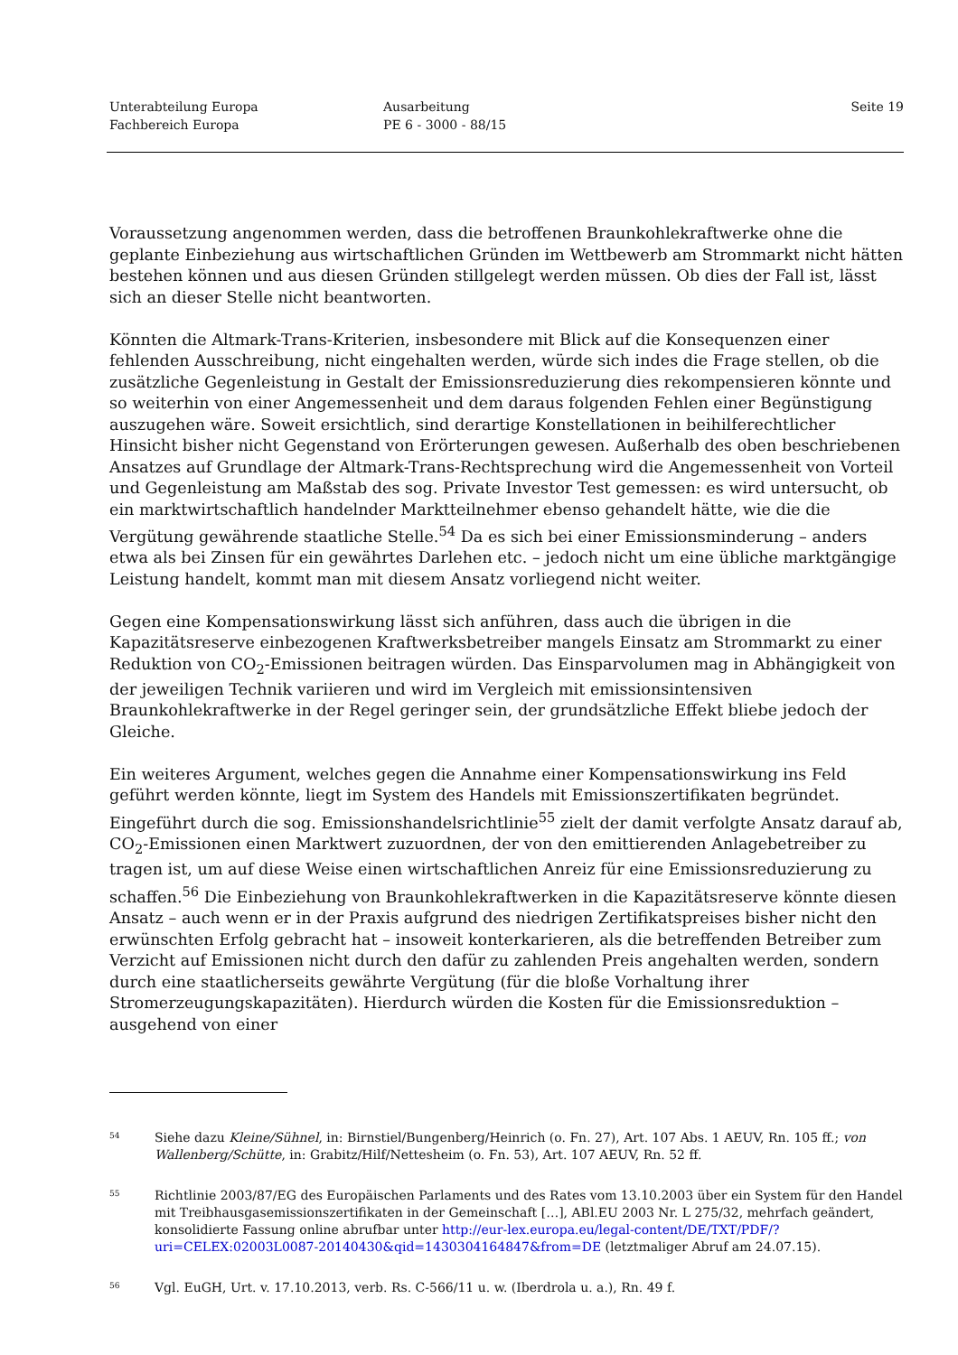Unterabteilung Europa
Fachbereich Europa
Ausarbeitung
PE 6 - 3000 - 88/15
Seite 19
Voraussetzung angenommen werden, dass die betroffenen Braunkohlekraftwerke ohne die geplante Einbeziehung aus wirtschaftlichen Gründen im Wettbewerb am Strommarkt nicht hätten bestehen können und aus diesen Gründen stillgelegt werden müssen. Ob dies der Fall ist, lässt sich an dieser Stelle nicht beantworten.
Könnten die Altmark-Trans-Kriterien, insbesondere mit Blick auf die Konsequenzen einer fehlenden Ausschreibung, nicht eingehalten werden, würde sich indes die Frage stellen, ob die zusätzliche Gegenleistung in Gestalt der Emissionsreduzierung dies rekompensieren könnte und so weiterhin von einer Angemessenheit und dem daraus folgenden Fehlen einer Begünstigung auszugehen wäre. Soweit ersichtlich, sind derartige Konstellationen in beihilferechtlicher Hinsicht bisher nicht Gegenstand von Erörterungen gewesen. Außerhalb des oben beschriebenen Ansatzes auf Grundlage der Altmark-Trans-Rechtsprechung wird die Angemessenheit von Vorteil und Gegenleistung am Maßstab des sog. Private Investor Test gemessen: es wird untersucht, ob ein marktwirtschaftlich handelnder Marktteilnehmer ebenso gehandelt hätte, wie die die Vergütung gewährende staatliche Stelle.<sup>54</sup> Da es sich bei einer Emissionsminderung – anders etwa als bei Zinsen für ein gewährtes Darlehen etc. – jedoch nicht um eine übliche marktgängige Leistung handelt, kommt man mit diesem Ansatz vorliegend nicht weiter.
Gegen eine Kompensationswirkung lässt sich anführen, dass auch die übrigen in die Kapazitätsreserve einbezogenen Kraftwerksbetreiber mangels Einsatz am Strommarkt zu einer Reduktion von CO<sub>2</sub>-Emissionen beitragen würden. Das Einsparvolumen mag in Abhängigkeit von der jeweiligen Technik variieren und wird im Vergleich mit emissionsintensiven Braunkohlekraftwerke in der Regel geringer sein, der grundsätzliche Effekt bliebe jedoch der Gleiche.
Ein weiteres Argument, welches gegen die Annahme einer Kompensationswirkung ins Feld geführt werden könnte, liegt im System des Handels mit Emissionszertifikaten begründet. Eingeführt durch die sog. Emissionshandelsrichtlinie<sup>55</sup> zielt der damit verfolgte Ansatz darauf ab, CO<sub>2</sub>-Emissionen einen Marktwert zuzuordnen, der von den emittierenden Anlagebetreiber zu tragen ist, um auf diese Weise einen wirtschaftlichen Anreiz für eine Emissionsreduzierung zu schaffen.<sup>56</sup> Die Einbeziehung von Braunkohlekraftwerken in die Kapazitätsreserve könnte diesen Ansatz – auch wenn er in der Praxis aufgrund des niedrigen Zertifikatspreises bisher nicht den erwünschten Erfolg gebracht hat – insoweit konterkarieren, als die betreffenden Betreiber zum Verzicht auf Emissionen nicht durch den dafür zu zahlenden Preis angehalten werden, sondern durch eine staatlicherseits gewährte Vergütung (für die bloße Vorhaltung ihrer Stromerzeugungskapazitäten). Hierdurch würden die Kosten für die Emissionsreduktion – ausgehend von einer
54
Siehe dazu Kleine/Sühnel, in: Birnstiel/Bungenberg/Heinrich (o. Fn. 27), Art. 107 Abs. 1 AEUV, Rn. 105 ff.; von Wallenberg/Schütte, in: Grabitz/Hilf/Nettesheim (o. Fn. 53), Art. 107 AEUV, Rn. 52 ff.
55
Richtlinie 2003/87/EG des Europäischen Parlaments und des Rates vom 13.10.2003 über ein System für den Handel mit Treibhausgasemissionszertifikaten in der Gemeinschaft […], ABl.EU 2003 Nr. L 275/32, mehrfach geändert, konsolidierte Fassung online abrufbar unter http://eur-lex.europa.eu/legal-content/DE/TXT/PDF/?uri=CELEX:02003L0087-20140430&qid=1430304164847&from=DE (letztmaliger Abruf am 24.07.15).
56
Vgl. EuGH, Urt. v. 17.10.2013, verb. Rs. C-566/11 u. w. (Iberdrola u. a.), Rn. 49 f.